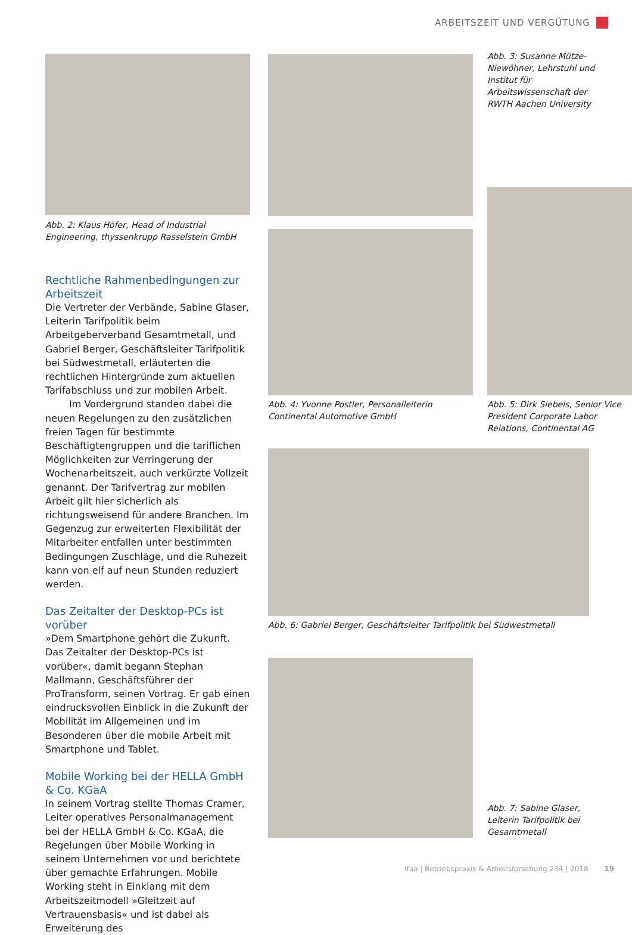ARBEITSZEIT UND VERGÜTUNG
Abb. 2: Klaus Höfer, Head of Industrial Engineering, thyssenkrupp Rasselstein GmbH
Rechtliche Rahmenbedingungen zur Arbeitszeit
Die Vertreter der Verbände, Sabine Glaser, Leiterin Tarifpolitik beim Arbeitgeberverband Gesamtmetall, und Gabriel Berger, Geschäftsleiter Tarifpolitik bei Südwestmetall, erläuterten die rechtlichen Hintergründe zum aktuellen Tarifabschluss und zur mobilen Arbeit.
Im Vordergrund standen dabei die neuen Regelungen zu den zusätzlichen freien Tagen für bestimmte Beschäftigtengruppen und die tariflichen Möglichkeiten zur Verringerung der Wochenarbeitszeit, auch verkürzte Vollzeit genannt. Der Tarifvertrag zur mobilen Arbeit gilt hier sicherlich als richtungsweisend für andere Branchen. Im Gegenzug zur erweiterten Flexibilität der Mitarbeiter entfallen unter bestimmten Bedingungen Zuschläge, und die Ruhezeit kann von elf auf neun Stunden reduziert werden.
Das Zeitalter der Desktop-PCs ist vorüber
»Dem Smartphone gehört die Zukunft. Das Zeitalter der Desktop-PCs ist vorüber«, damit begann Stephan Mallmann, Geschäftsführer der ProTransform, seinen Vortrag. Er gab einen eindrucksvollen Einblick in die Zukunft der Mobilität im Allgemeinen und im Besonderen über die mobile Arbeit mit Smartphone und Tablet.
Mobile Working bei der HELLA GmbH & Co. KGaA
In seinem Vortrag stellte Thomas Cramer, Leiter operatives Personalmanagement bei der HELLA GmbH & Co. KGaA, die Regelungen über Mobile Working in seinem Unternehmen vor und berichtete über gemachte Erfahrungen. Mobile Working steht in Einklang mit dem Arbeitszeitmodell »Gleitzeit auf Vertrauensbasis« und ist dabei als Erweiterung des
Abb. 3: Susanne Mütze-Niewöhner, Lehrstuhl und Institut für Arbeitswissenschaft der RWTH Aachen University
Abb. 4: Yvonne Postler, Personalleiterin Continental Automotive GmbH
Abb. 5: Dirk Siebels, Senior Vice President Corporate Labor Relations, Continental AG
Abb. 6: Gabriel Berger, Geschäftsleiter Tarifpolitik bei Südwestmetall
Abb. 7: Sabine Glaser, Leiterin Tarifpolitik bei Gesamtmetall
ifaa | Betriebspraxis & Arbeitsforschung 234 | 2018 19